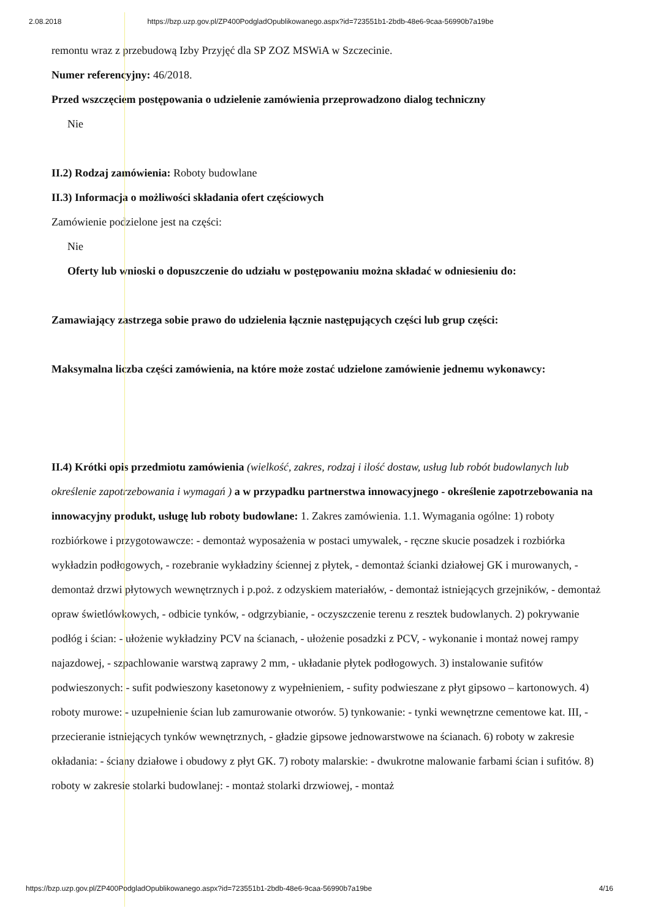2.08.2018 https://bzp.uzp.gov.pl/ZP400PodgladOpublikowanego.aspx?id=723551b1-2bdb-48e6-9caa-56990b7a19be
remontu wraz z przebudową Izby Przyjęć dla SP ZOZ MSWiA w Szczecinie.
Numer referencyjny: 46/2018.
Przed wszczęciem postępowania o udzielenie zamówienia przeprowadzono dialog techniczny
Nie
II.2) Rodzaj zamówienia: Roboty budowlane
II.3) Informacja o możliwości składania ofert częściowych
Zamówienie podzielone jest na części:
Nie
Oferty lub wnioski o dopuszczenie do udziału w postępowaniu można składać w odniesieniu do:
Zamawiający zastrzega sobie prawo do udzielenia łącznie następujących części lub grup części:
Maksymalna liczba części zamówienia, na które może zostać udzielone zamówienie jednemu wykonawcy:
II.4) Krótki opis przedmiotu zamówienia (wielkość, zakres, rodzaj i ilość dostaw, usług lub robót budowlanych lub określenie zapotrzebowania i wymagań ) a w przypadku partnerstwa innowacyjnego - określenie zapotrzebowania na innowacyjny produkt, usługę lub roboty budowlane: 1. Zakres zamówienia. 1.1. Wymagania ogólne: 1) roboty rozbiórkowe i przygotowawcze: - demontaż wyposażenia w postaci umywalek, - ręczne skucie posadzek i rozbiórka wykładzin podłogowych, - rozebranie wykładziny ściennej z płytek, - demontaż ścianki działowej GK i murowanych, - demontaż drzwi płytowych wewnętrznych i p.poż. z odzyskiem materiałów, - demontaż istniejących grzejników, - demontaż opraw świetlówkowych, - odbicie tynków, - odgrzybianie, - oczyszczenie terenu z resztek budowlanych. 2) pokrywanie podłóg i ścian: - ułożenie wykładziny PCV na ścianach, - ułożenie posadzki z PCV, - wykonanie i montaż nowej rampy najazdowej, - szpachlowanie warstwą zaprawy 2 mm, - układanie płytek podłogowych. 3) instalowanie sufitów podwieszonych: - sufit podwieszony kasetonowy z wypełnieniem, - sufity podwieszane z płyt gipsowo – kartonowych. 4) roboty murowe: - uzupełnienie ścian lub zamurowanie otworów. 5) tynkowanie: - tynki wewnętrzne cementowe kat. III, - przecieranie istniejących tynków wewnętrznych, - gładzie gipsowe jednowarstwowe na ścianach. 6) roboty w zakresie okładania: - ściany działowe i obudowy z płyt GK. 7) roboty malarskie: - dwukrotne malowanie farbami ścian i sufitów. 8) roboty w zakresie stolarki budowlanej: - montaż stolarki drzwiowej, - montaż
https://bzp.uzp.gov.pl/ZP400PodgladOpublikowanego.aspx?id=723551b1-2bdb-48e6-9caa-56990b7a19be 4/16